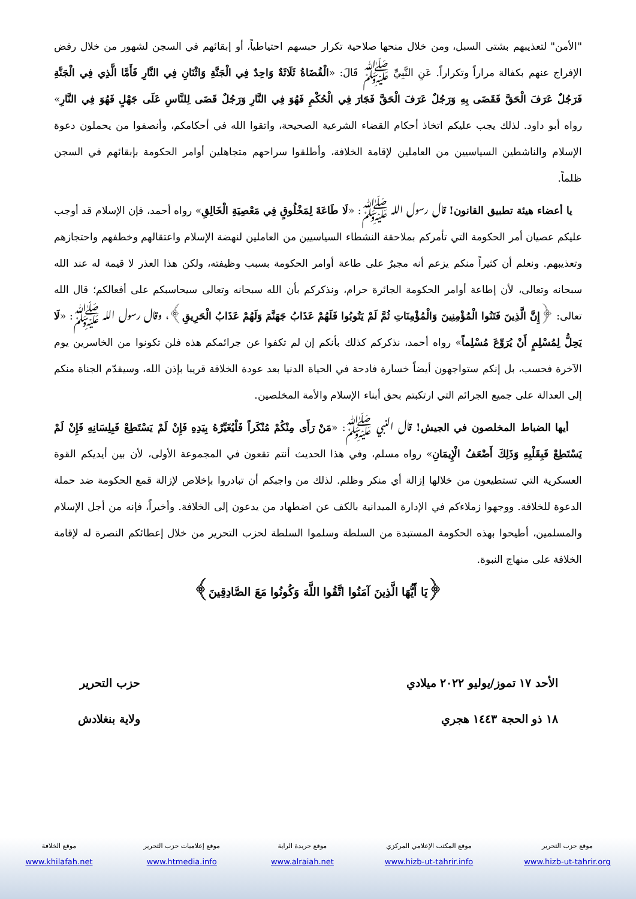"الأمن" لتعذيبهم بشتى السبل، ومن خلال منحها صلاحية تكرار حبسهم احتياطياً، أو إبقائهم في السجن لشهور من خلال رفض الإفراج عنهم بكفالة مراراً وتكراراً. عَنِ النَّبِيِّ ﷺ قَالَ: «الْقُضَاةُ ثَلَاثَةٌ وَاحِدٌ فِي الْجَنَّةِ وَاثْنَانِ فِي النَّارِ فَأَمَّا الَّذِي فِي الْجَنَّةِ فَرَجُلٌ عَرَفَ الْحَقَّ فَقَضَى بِهِ وَرَجُلٌ عَرَفَ الْحَقَّ فَجَارَ فِي الْحُكْمِ فَهُوَ فِي النَّارِ وَرَجُلٌ قَضَى لِلنَّاسِ عَلَى جَهْلٍ فَهُوَ فِي النَّارِ» رواه أبو داود. لذلك يجب عليكم اتخاذ أحكام القضاء الشرعية الصحيحة، واتقوا الله في أحكامكم، وأنصفوا من يحملون دعوة الإسلام والناشطين السياسيين من العاملين لإقامة الخلافة، وأطلقوا سراحهم متجاهلين أوامر الحكومة بإبقائهم في السجن ظلماً.
يا أعضاء هيئة تطبيق القانون! قال رسول الله ﷺ: «لَا طَاعَةَ لِمَخْلُوقٍ فِي مَعْصِيَةِ الْخَالِقِ» رواه أحمد، فإن الإسلام قد أوجب عليكم عصيان أمر الحكومة التي تأمركم بملاحقة النشطاء السياسيين من العاملين لنهضة الإسلام واعتقالهم وخطفهم واحتجازهم وتعذيبهم. ونعلم أن كثيراً منكم يزعم أنه مجبرٌ على طاعة أوامر الحكومة بسبب وظيفته، ولكن هذا العذر لا قيمة له عند الله سبحانه وتعالى، لأن إطاعة أوامر الحكومة الجائرة حرام، ونذكركم بأن الله سبحانه وتعالى سيحاسبكم على أفعالكم؛ قال الله تعالى: ﴿إِنَّ الَّذِينَ فَتَنُوا الْمُؤْمِنِينَ وَالْمُؤْمِنَاتِ ثُمَّ لَمْ يَتُوبُوا فَلَهُمْ عَذَابُ جَهَنَّمَ وَلَهُمْ عَذَابُ الْحَرِيقِ﴾، وقال رسول الله ﷺ: «لَا يَحِلُّ لِمُسْلِمٍ أَنْ يُرَوِّعَ مُسْلِماً» رواه أحمد، نذكركم كذلك بأنكم إن لم تكفوا عن جرائمكم هذه فلن تكونوا من الخاسرين يوم الآخرة فحسب، بل إنكم ستواجهون أيضاً خسارة فادحة في الحياة الدنيا بعد عودة الخلافة قريبا بإذن الله، وسيقدّم الجناة منكم إلى العدالة على جميع الجرائم التي ارتكبتم بحق أبناء الإسلام والأمة المخلصين.
أيها الضباط المخلصون في الجيش! قال النبي ﷺ: «مَنْ رَأَى مِنْكُمْ مُنْكَراً فَلْيُغَيِّرْهُ بِيَدِهِ فَإِنْ لَمْ يَسْتَطِعْ فَبِلِسَانِهِ فَإِنْ لَمْ يَسْتَطِعْ فَبِقَلْبِهِ وَذَلِكَ أَضْعَفُ الْإِيمَانِ» رواه مسلم، وفي هذا الحديث أنتم تقعون في المجموعة الأولى، لأن بين أيديكم القوة العسكرية التي تستطيعون من خلالها إزالة أي منكر وظلم. لذلك من واجبكم أن تبادروا بإخلاص لإزالة قمع الحكومة ضد حملة الدعوة للخلافة. ووجهوا زملاءكم في الإدارة الميدانية بالكف عن اضطهاد من يدعون إلى الخلافة. وأخيراً، فإنه من أجل الإسلام والمسلمين، أطيحوا بهذه الحكومة المستبدة من السلطة وسلموا السلطة لحزب التحرير من خلال إعطائكم النصرة له لإقامة الخلافة على منهاج النبوة.
﴿يَا أَيُّهَا الَّذِينَ آمَنُوا اتَّقُوا اللَّهَ وَكُونُوا مَعَ الصَّادِقِينَ﴾
الأحد ١٧ تموز/يوليو ٢٠٢٢ ميلادي
١٨ ذو الحجة ١٤٤٣ هجري
حزب التحرير
ولاية بنغلادش
موقع حزب التحرير
www.hizb-ut-tahrir.org
موقع المكتب الإعلامي المركزي
www.hizb-ut-tahrir.info
موقع جريدة الراية
www.alraiah.net
موقع إعلاميات حزب التحرير
www.htmedia.info
موقع الخلافة
www.khilafah.net